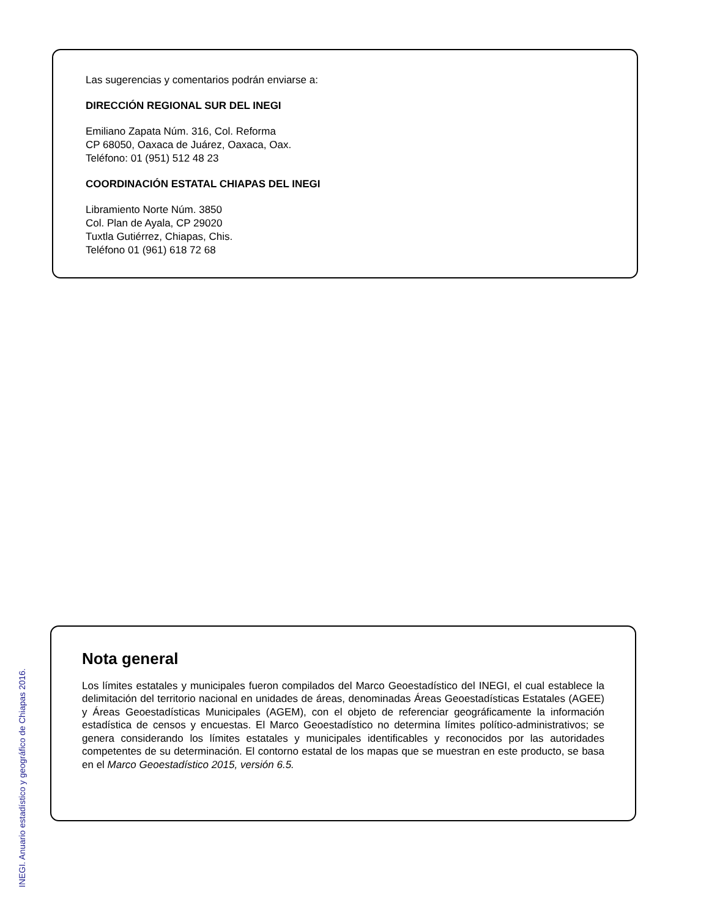Las sugerencias y comentarios podrán enviarse a:
DIRECCIÓN REGIONAL SUR DEL INEGI
Emiliano Zapata Núm. 316, Col. Reforma
CP 68050, Oaxaca de Juárez, Oaxaca, Oax.
Teléfono: 01 (951) 512 48 23
COORDINACIÓN ESTATAL CHIAPAS DEL INEGI
Libramiento Norte Núm. 3850
Col. Plan de Ayala, CP 29020
Tuxtla Gutiérrez, Chiapas, Chis.
Teléfono 01 (961) 618 72 68
Nota general
Los límites estatales y municipales fueron compilados del Marco Geoestadístico del INEGI, el cual establece la delimitación del territorio nacional en unidades de áreas, denominadas Áreas Geoestadísticas Estatales (AGEE) y Áreas Geoestadísticas Municipales (AGEM), con el objeto de referenciar geográficamente la información estadística de censos y encuestas. El Marco Geoestadístico no determina límites político-administrativos; se genera considerando los límites estatales y municipales identificables y reconocidos por las autoridades competentes de su determinación. El contorno estatal de los mapas que se muestran en este producto, se basa en el Marco Geoestadístico 2015, versión 6.5.
INEGI. Anuario estadístico y geográfico de Chiapas 2016.